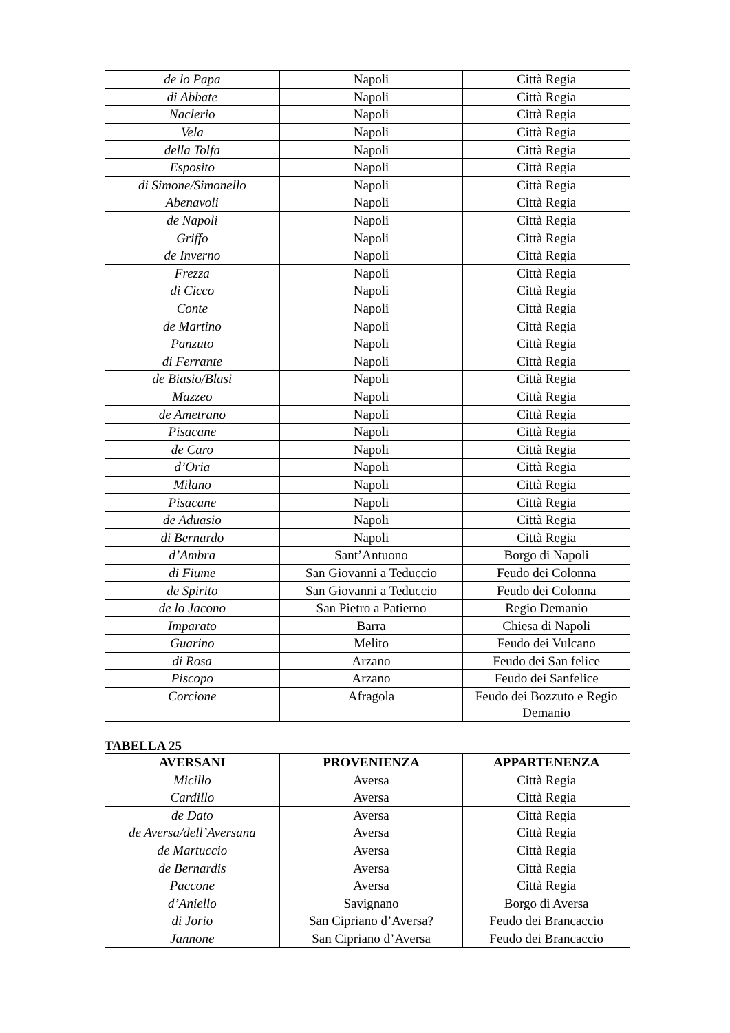| de lo Papa | Napoli | Città Regia |
| di Abbate | Napoli | Città Regia |
| Naclerio | Napoli | Città Regia |
| Vela | Napoli | Città Regia |
| della Tolfa | Napoli | Città Regia |
| Esposito | Napoli | Città Regia |
| di Simone/Simonello | Napoli | Città Regia |
| Abenavoli | Napoli | Città Regia |
| de Napoli | Napoli | Città Regia |
| Griffo | Napoli | Città Regia |
| de Inverno | Napoli | Città Regia |
| Frezza | Napoli | Città Regia |
| di Cicco | Napoli | Città Regia |
| Conte | Napoli | Città Regia |
| de Martino | Napoli | Città Regia |
| Panzuto | Napoli | Città Regia |
| di Ferrante | Napoli | Città Regia |
| de Biasio/Blasi | Napoli | Città Regia |
| Mazzeo | Napoli | Città Regia |
| de Ametrano | Napoli | Città Regia |
| Pisacane | Napoli | Città Regia |
| de Caro | Napoli | Città Regia |
| d’Oria | Napoli | Città Regia |
| Milano | Napoli | Città Regia |
| Pisacane | Napoli | Città Regia |
| de Aduasio | Napoli | Città Regia |
| di Bernardo | Napoli | Città Regia |
| d’Ambra | Sant’Antuono | Borgo di Napoli |
| di Fiume | San Giovanni a Teduccio | Feudo dei Colonna |
| de Spirito | San Giovanni a Teduccio | Feudo dei Colonna |
| de lo Jacono | San Pietro a Patierno | Regio Demanio |
| Imparato | Barra | Chiesa di Napoli |
| Guarino | Melito | Feudo dei Vulcano |
| di Rosa | Arzano | Feudo dei San felice |
| Piscopo | Arzano | Feudo dei Sanfelice |
| Corcione | Afragola | Feudo dei Bozzuto e Regio Demanio |
TABELLA 25
| AVERSANI | PROVENIENZA | APPARTENENZA |
| --- | --- | --- |
| Micillo | Aversa | Città Regia |
| Cardillo | Aversa | Città Regia |
| de Dato | Aversa | Città Regia |
| de Aversa/dell’Aversana | Aversa | Città Regia |
| de Martuccio | Aversa | Città Regia |
| de Bernardis | Aversa | Città Regia |
| Paccone | Aversa | Città Regia |
| d’Aniello | Savignano | Borgo di Aversa |
| di Jorio | San Cipriano d’Aversa? | Feudo dei Brancaccio |
| Jannone | San Cipriano d’Aversa | Feudo dei Brancaccio |